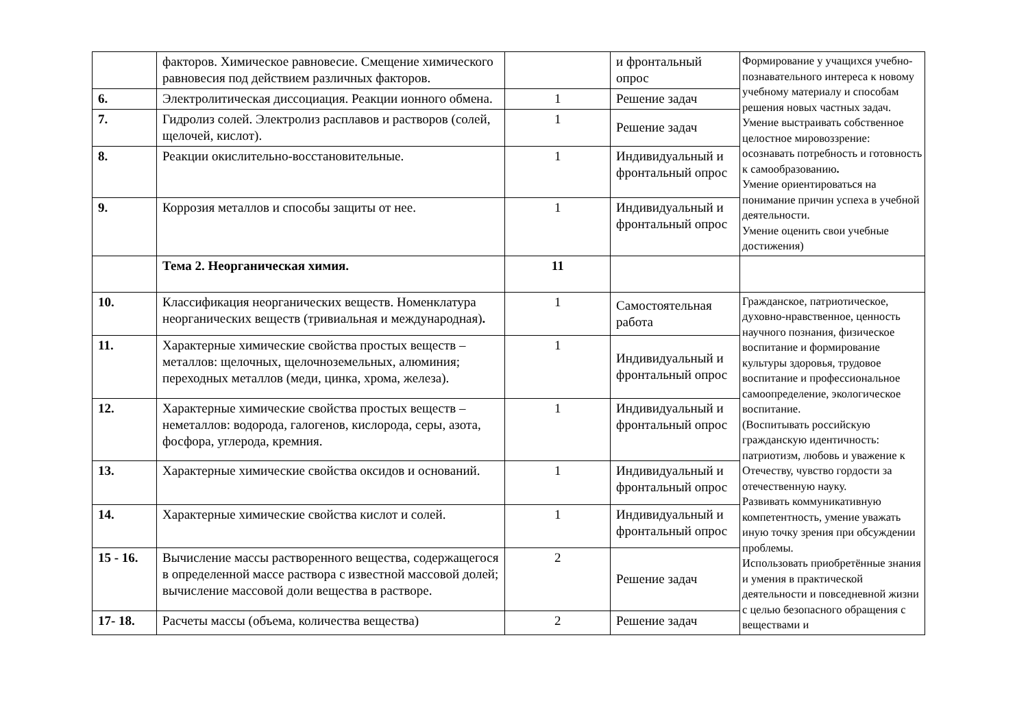| | факторов. Химическое равновесие. Смещение химического равновесия под действием различных факторов. | | и фронтальный опрос | Формирование у учащихся учебно-познавательного интереса к новому учебному материалу и способам решения новых частных задач. Умение выстраивать собственное целостное мировоззрение: осознавать потребность и готовность к самообразованию . Умение ориентироваться на понимание причин успеха в учебной деятельности. Умение оценить свои учебные достижения) |
| 6. | Электролитическая диссоциация. Реакции ионного обмена. | 1 | Решение задач | |
| 7. | Гидролиз солей. Электролиз расплавов и растворов (солей, щелочей, кислот). | 1 | Решение задач | |
| 8. | Реакции окислительно-восстановительные. | 1 | Индивидуальный и фронтальный опрос | |
| 9. | Коррозия металлов и способы защиты от нее. | 1 | Индивидуальный и фронтальный опрос | |
| | Тема 2. Неорганическая химия. | 11 | | |
| 10. | Классификация неорганических веществ. Номенклатура неорганических веществ (тривиальная и международная) . | 1 | Самостоятельная работа | Гражданское, патриотическое, духовно-нравственное, ценность научного познания, физическое воспитание и формирование культуры здоровья, трудовое воспитание и профессиональное самоопределение, экологическое воспитание. (Воспитывать российскую гражданскую идентичность: патриотизм, любовь и уважение к Отечеству, чувство гордости за отечественную науку. Развивать коммуникативную компетентность, умение уважать иную точку зрения при обсуждении проблемы. Использовать приобретённые знания и умения в практической деятельности и повседневной жизни с целью безопасного обращения с веществами и |
| 11. | Характерные химические свойства простых веществ – металлов: щелочных, щелочноземельных, алюминия; переходных металлов (меди, цинка, хрома, железа). | 1 | Индивидуальный и фронтальный опрос | |
| 12. | Характерные химические свойства простых веществ – неметаллов: водорода, галогенов, кислорода, серы, азота, фосфора, углерода, кремния. | 1 | Индивидуальный и фронтальный опрос | |
| 13. | Характерные химические свойства оксидов и оснований. | 1 | Индивидуальный и фронтальный опрос | |
| 14. | Характерные химические свойства кислот и солей. | 1 | Индивидуальный и фронтальный опрос | |
| 15 - 16. | Вычисление массы растворенного вещества, содержащегося в определенной массе раствора с известной массовой долей; вычисление массовой доли вещества в растворе. | 2 | Решение задач | |
| 17- 18. | Расчеты массы (объема, количества вещества) | 2 | Решение задач | |